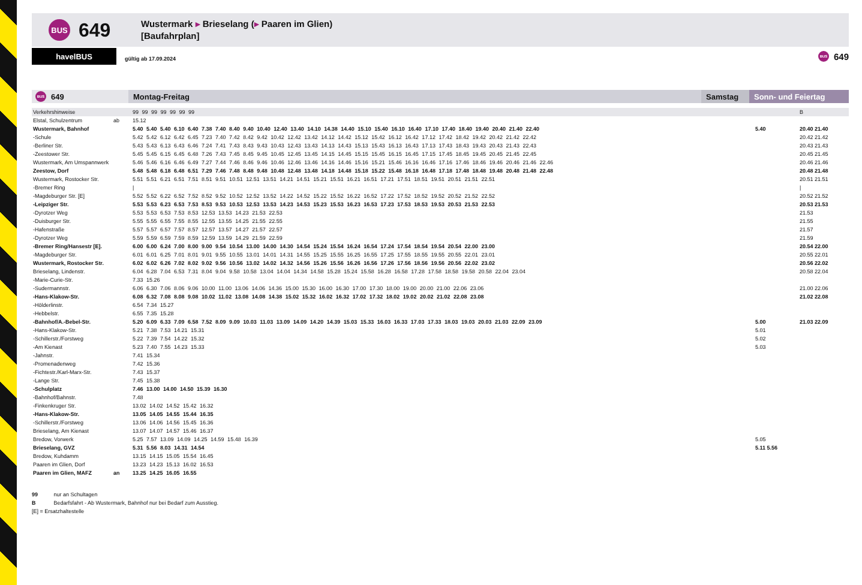BUS
649
Wustermark ▸ Brieselang (▸ Paaren im Glien)
[Baufahrplan]
havelBUS
gültig ab 17.09.2024
BUS 649
BUS 649 Montag-Freitag Samstag Sonn- und Feiertag
| Verkehrshinweise | | 99 99 99 99 99 99 99 | | B |
| Elstal, Schulzentrum | ab | 15.12 | | |
| Wustermark, Bahnhof | | 5.40 5.40 5.40 6.10 6.40 7.38 7.40 8.40 9.40 10.40 12.40 13.40 14.10 14.38 14.40 15.10 15.40 16.10 16.40 17.10 17.40 18.40 19.40 20.40 21.40 22.40 | 5.40 | 20.40 21.40 |
| -Schule | | 5.42 5.42 6.12 6.42 6.45 7.23 7.40 7.42 8.42 9.42 10.42 12.42 13.42 14.12 14.42 15.12 15.42 16.12 16.42 17.12 17.42 18.42 19.42 20.42 21.42 22.42 | | 20.42 21.42 |
| -Berliner Str. | | 5.43 5.43 6.13 6.43 6.46 7.24 7.41 7.43 8.43 9.43 10.43 12.43 13.43 14.13 14.43 15.13 15.43 16.13 16.43 17.13 17.43 18.43 19.43 20.43 21.43 22.43 | | 20.43 21.43 |
| -Zeestower Str. | | 5.45 5.45 6.15 6.45 6.48 7.26 7.43 7.45 8.45 9.45 10.45 12.45 13.45 14.15 14.45 15.15 15.45 16.15 16.45 17.15 17.45 18.45 19.45 20.45 21.45 22.45 | | 20.45 21.45 |
| Wustermark, Am Umspannwerk | | 5.46 5.46 6.16 6.46 6.49 7.27 7.44 7.46 8.46 9.46 10.46 12.46 13.46 14.16 14.46 15.16 15.21 15.46 16.16 16.46 17.16 17.46 18.46 19.46 20.46 21.46 22.46 | | 20.46 21.46 |
| Zeestow, Dorf | | 5.48 5.48 6.18 6.48 6.51 7.29 7.46 7.48 8.48 9.48 10.48 12.48 13.48 14.18 14.48 15.18 15.22 15.48 16.18 16.48 17.18 17.48 18.48 19.48 20.48 21.48 22.48 | | 20.48 21.48 |
| Wustermark, Rostocker Str. | | 5.51 5.51 6.21 6.51 7.51 8.51 9.51 10.51 12.51 13.51 14.21 14.51 15.21 15.51 16.21 16.51 17.21 17.51 18.51 19.51 20.51 21.51 22.51 | | 20.51 21.51 |
| -Bremer Ring | | / | | / |
| -Magdeburger Str. [E] | | 5.52 5.52 6.22 6.52 7.52 8.52 9.52 10.52 12.52 13.52 14.22 14.52 15.22 15.52 16.22 16.52 17.22 17.52 18.52 19.52 20.52 21.52 22.52 | | 20.52 21.52 |
| -Leipziger Str. | | 5.53 5.53 6.23 6.53 7.53 8.53 9.53 10.53 12.53 13.53 14.23 14.53 15.23 15.53 16.23 16.53 17.23 17.53 18.53 19.53 20.53 21.53 22.53 | | 20.53 21.53 |
| -Dyrotzer Weg | | 5.53 5.53 6.53 7.53 8.53 12.53 13.53 14.23 21.53 22.53 | | 21.53 |
| -Duisburger Str. | | 5.55 5.55 6.55 7.55 8.55 12.55 13.55 14.25 21.55 22.55 | | 21.55 |
| -Hafenstraße | | 5.57 5.57 6.57 7.57 8.57 12.57 13.57 14.27 21.57 22.57 | | 21.57 |
| -Dyrotzer Weg | | 5.59 5.59 6.59 7.59 8.59 12.59 13.59 14.29 21.59 22.59 | | 21.59 |
| -Bremer Ring/Hansestr [E]. | | 6.00 6.00 6.24 7.00 8.00 9.00 9.54 10.54 13.00 14.00 14.30 14.54 15.24 15.54 16.24 16.54 17.24 17.54 18.54 19.54 20.54 22.00 23.00 | | 20.54 22.00 |
| -Magdeburger Str. | | 6.01 6.01 6.25 7.01 8.01 9.01 9.55 10.55 13.01 14.01 14.31 14.55 15.25 15.55 16.25 16.55 17.25 17.55 18.55 19.55 20.55 22.01 23.01 | | 20.55 22.01 |
| Wustermark, Rostocker Str. | | 6.02 6.02 6.26 7.02 8.02 9.02 9.56 10.56 13.02 14.02 14.32 14.56 15.26 15.56 16.26 16.56 17.26 17.56 18.56 19.56 20.56 22.02 23.02 | | 20.56 22.02 |
| Brieselang, Lindenstr. | | 6.04 6.28 7.04 6.53 7.31 8.04 9.04 9.58 10.58 13.04 14.04 14.34 14.58 15.28 15.24 15.58 16.28 16.58 17.28 17.58 18.58 19.58 20.58 22.04 23.04 | | 20.58 22.04 |
| -Marie-Curie-Str. | | 7.33 15.26 | | |
| -Sudermannstr. | | 6.06 6.30 7.06 8.06 9.06 10.00 11.00 13.06 14.06 14.36 15.00 15.30 16.00 16.30 17.00 17.30 18.00 19.00 20.00 21.00 22.06 23.06 | | 21.00 22.06 |
| -Hans-Klakow-Str. | | 6.08 6.32 7.08 8.08 9.08 10.02 11.02 13.08 14.08 14.38 15.02 15.32 16.02 16.32 17.02 17.32 18.02 19.02 20.02 21.02 22.08 23.08 | | 21.02 22.08 |
| -Hölderlinstr. | | 6.54 7.34 15.27 | | |
| -Hebbelstr. | | 6.55 7.35 15.28 | | |
| -Bahnhof/A.-Bebel-Str. | | 5.20 6.09 6.33 7.09 6.58 7.52 8.09 9.09 10.03 11.03 13.09 14.09 14.20 14.39 15.03 15.33 16.03 16.33 17.03 17.33 18.03 19.03 20.03 21.03 22.09 23.09 | 5.00 | 21.03 22.09 |
| -Hans-Klakow-Str. | | 5.21 7.38 7.53 14.21 15.31 | 5.01 | |
| -Schillerstr./Forstweg | | 5.22 7.39 7.54 14.22 15.32 | 5.02 | |
| -Am Kienast | | 5.23 7.40 7.55 14.23 15.33 | 5.03 | |
| -Jahnstr. | | 7.41 15.34 | | |
| -Promenadenweg | | 7.42 15.36 | | |
| -Fichtestr./Karl-Marx-Str. | | 7.43 15.37 | | |
| -Lange Str. | | 7.45 15.38 | | |
| -Schulplatz | | 7.46 13.00 14.00 14.50 15.39 16.30 | | |
| -Bahnhof/Bahnstr. | | 7.48 | | |
| -Finkenkruger Str. | | 13.02 14.02 14.52 15.42 16.32 | | |
| -Hans-Klakow-Str. | | 13.05 14.05 14.55 15.44 16.35 | | |
| -Schillerstr./Forstweg | | 13.06 14.06 14.56 15.45 16.36 | | |
| Brieselang, Am Kienast | | 13.07 14.07 14.57 15.46 16.37 | | |
| Bredow, Vorwerk | | 5.25 7.57 13.09 14.09 14.25 14.59 15.48 16.39 | 5.05 | |
| Brieselang, GVZ | | 5.31 5.56 8.03 14.31 14.54 | 5.11 5.56 | |
| Bredow, Kuhdamm | | 13.15 14.15 15.05 15.54 16.45 | | |
| Paaren im Glien, Dorf | | 13.23 14.23 15.13 16.02 16.53 | | |
| Paaren im Glien, MAFZ | an | 13.25 14.25 16.05 16.55 | | |
99 nur an Schultagen
B Bedarfsfahrt - Ab Wustermark, Bahnhof nur bei Bedarf zum Ausstieg.
[E] = Ersatzhaltestelle